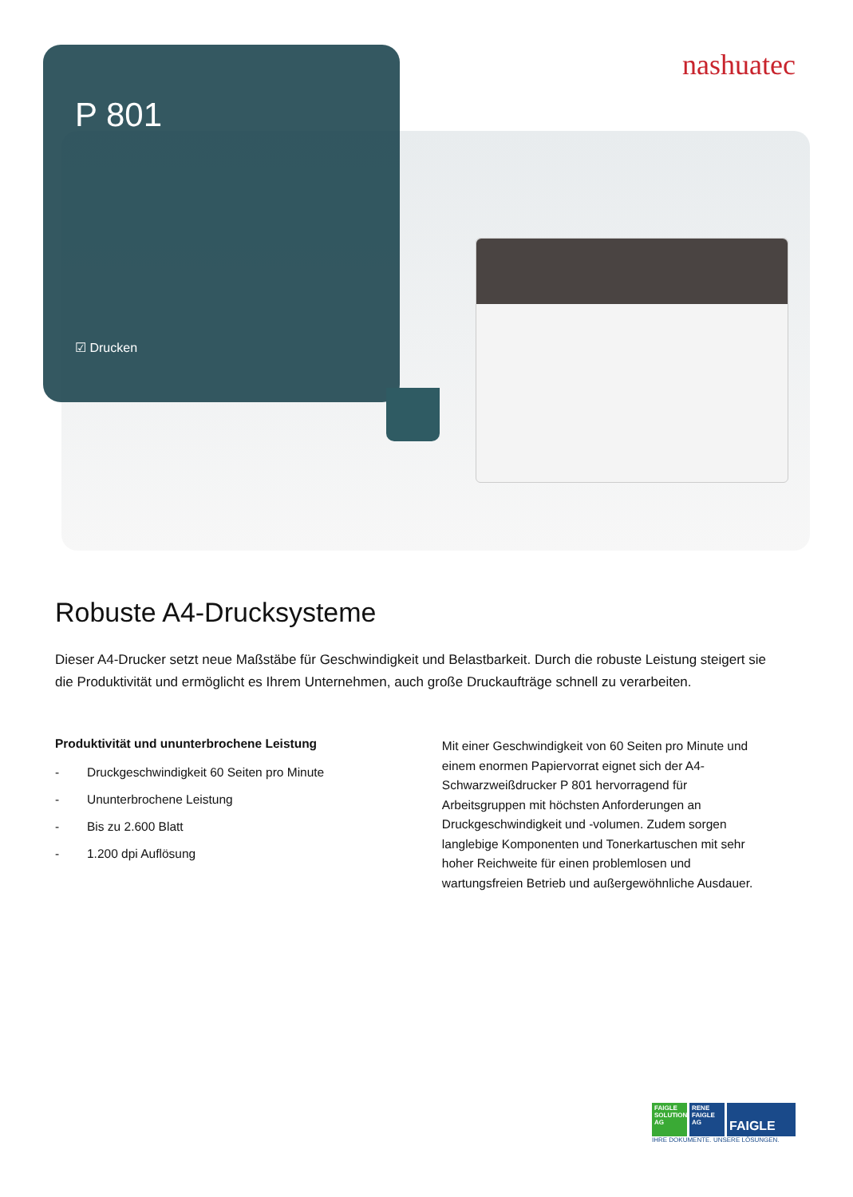P 801
☑ Drucken
nashuatec
Robuste A4-Drucksysteme
Dieser A4-Drucker setzt neue Maßstäbe für Geschwindigkeit und Belastbarkeit. Durch die robuste Leistung steigert sie die Produktivität und ermöglicht es Ihrem Unternehmen, auch große Druckaufträge schnell zu verarbeiten.
Produktivität und ununterbrochene Leistung
- Druckgeschwindigkeit 60 Seiten pro Minute
- Ununterbrochene Leistung
- Bis zu 2.600 Blatt
- 1.200 dpi Auflösung
Mit einer Geschwindigkeit von 60 Seiten pro Minute und einem enormen Papiervorrat eignet sich der A4-Schwarzweißdrucker P 801 hervorragend für Arbeitsgruppen mit höchsten Anforderungen an Druckgeschwindigkeit und -volumen. Zudem sorgen langlebige Komponenten und Tonerkartuschen mit sehr hoher Reichweite für einen problemlosen und wartungsfreien Betrieb und außergewöhnliche Ausdauer.
FAIGLE SOLUTIONS AG
RENE FAIGLE AG
FAIGLE
IHRE DOKUMENTE. UNSERE LÖSUNGEN.